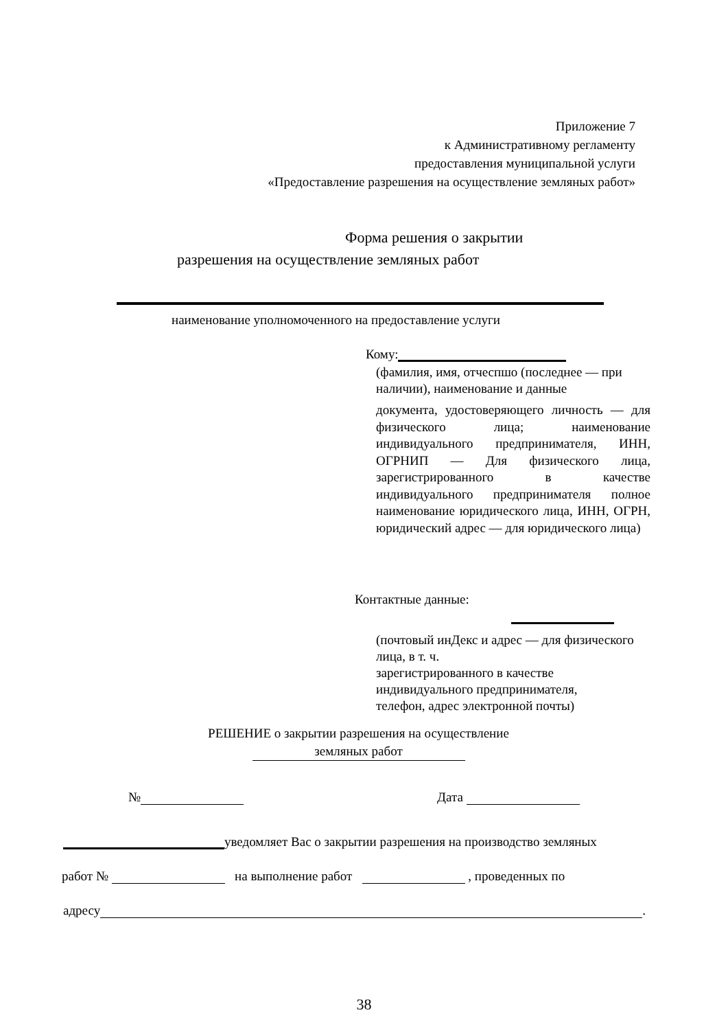Приложение 7
к Административному регламенту
предоставления муниципальной услуги
«Предоставление разрешения на осуществление земляных работ»
Форма решения о закрытии
разрешения на осуществление земляных работ
наименование уполномоченного на предоставление услуги
Кому:
(фамилия, имя, отчеспшо (последнее — при наличии), наименование и данные
документа, удостоверяющего личность — для физического лица; наименование индивидуального предпринимателя, ИНН, ОГРНИП — Для физического лица, зарегистрированного в качестве индивидуального предпринимателя полное наименование юридического лица, ИНН, ОГРН, юридический адрес — для юридического лица)
Контактные данные:
(почтовый инДекс и адрес — для физического лица, в т. ч.
зарегистрированного в качестве
индивидуального предпринимателя,
телефон, адрес электронной почты)
РЕШЕНИЕ о закрытии разрешения на осуществление
земляных работ
№ Дата
уведомляет Вас о закрытии разрешения на производство земляных
работ № на выполнение работ , проведенных по
адресу .
38